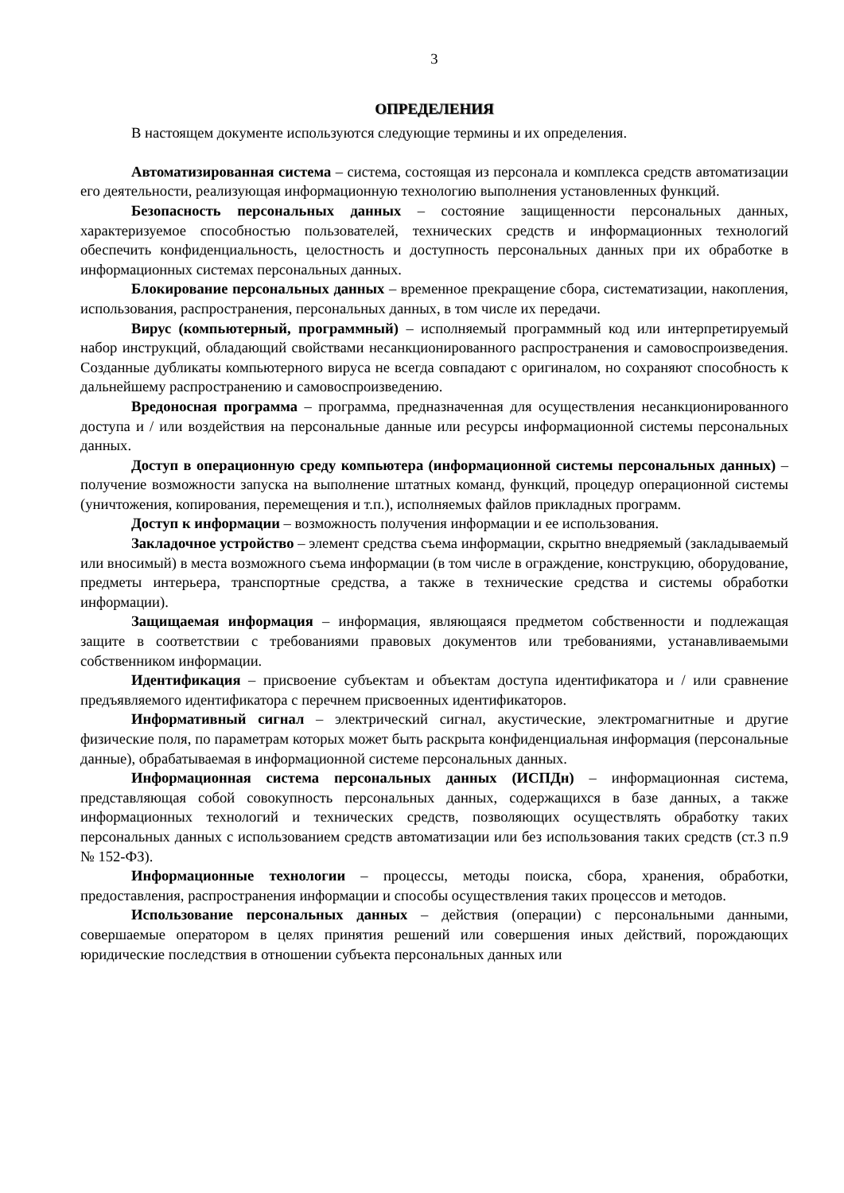3
ОПРЕДЕЛЕНИЯ
В настоящем документе используются следующие термины и их определения.
Автоматизированная система – система, состоящая из персонала и комплекса средств автоматизации его деятельности, реализующая информационную технологию выполнения установленных функций.
Безопасность персональных данных – состояние защищенности персональных данных, характеризуемое способностью пользователей, технических средств и информационных технологий обеспечить конфиденциальность, целостность и доступность персональных данных при их обработке в информационных системах персональных данных.
Блокирование персональных данных – временное прекращение сбора, систематизации, накопления, использования, распространения, персональных данных, в том числе их передачи.
Вирус (компьютерный, программный) – исполняемый программный код или интерпретируемый набор инструкций, обладающий свойствами несанкционированного распространения и самовоспроизведения. Созданные дубликаты компьютерного вируса не всегда совпадают с оригиналом, но сохраняют способность к дальнейшему распространению и самовоспроизведению.
Вредоносная программа – программа, предназначенная для осуществления несанкционированного доступа и / или воздействия на персональные данные или ресурсы информационной системы персональных данных.
Доступ в операционную среду компьютера (информационной системы персональных данных) – получение возможности запуска на выполнение штатных команд, функций, процедур операционной системы (уничтожения, копирования, перемещения и т.п.), исполняемых файлов прикладных программ.
Доступ к информации – возможность получения информации и ее использования.
Закладочное устройство – элемент средства съема информации, скрытно внедряемый (закладываемый или вносимый) в места возможного съема информации (в том числе в ограждение, конструкцию, оборудование, предметы интерьера, транспортные средства, а также в технические средства и системы обработки информации).
Защищаемая информация – информация, являющаяся предметом собственности и подлежащая защите в соответствии с требованиями правовых документов или требованиями, устанавливаемыми собственником информации.
Идентификация – присвоение субъектам и объектам доступа идентификатора и / или сравнение предъявляемого идентификатора с перечнем присвоенных идентификаторов.
Информативный сигнал – электрический сигнал, акустические, электромагнитные и другие физические поля, по параметрам которых может быть раскрыта конфиденциальная информация (персональные данные), обрабатываемая в информационной системе персональных данных.
Информационная система персональных данных (ИСПДн) – информационная система, представляющая собой совокупность персональных данных, содержащихся в базе данных, а также информационных технологий и технических средств, позволяющих осуществлять обработку таких персональных данных с использованием средств автоматизации или без использования таких средств (ст.3 п.9 № 152-ФЗ).
Информационные технологии – процессы, методы поиска, сбора, хранения, обработки, предоставления, распространения информации и способы осуществления таких процессов и методов.
Использование персональных данных – действия (операции) с персональными данными, совершаемые оператором в целях принятия решений или совершения иных действий, порождающих юридические последствия в отношении субъекта персональных данных или